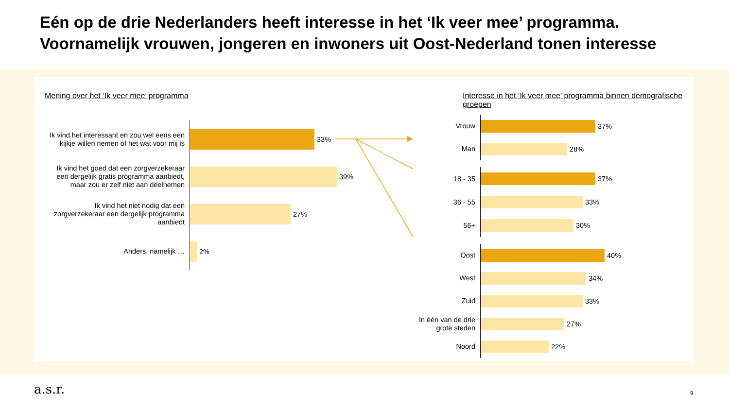Eén op de drie Nederlanders heeft interesse in het ‘Ik veer mee’ programma.
Voornamelijk vrouwen, jongeren en inwoners uit Oost-Nederland tonen interesse
Mening over het ‘Ik veer mee’ programma
Ik vind het interessant en zou wel eens een kijkje willen nemen of het wat voor mij is
33%
Ik vind het goed dat een zorgverzekeraar een dergelijk gratis programma aanbiedt, maar zou er zelf niet aan deelnemen
39%
Ik vind het niet nodig dat een zorgverzekeraar een dergelijk programma aanbiedt
27%
Anders, namelijk …
2%
Interesse in het ‘Ik veer mee’ programma binnen demografische groepen
Vrouw
37%
Man
28%
18 - 35
37%
36 - 55
33%
56+
30%
Oost
40%
West
34%
Zuid
33%
In één van de drie grote steden
27%
Noord
22%
a.s.r. 9